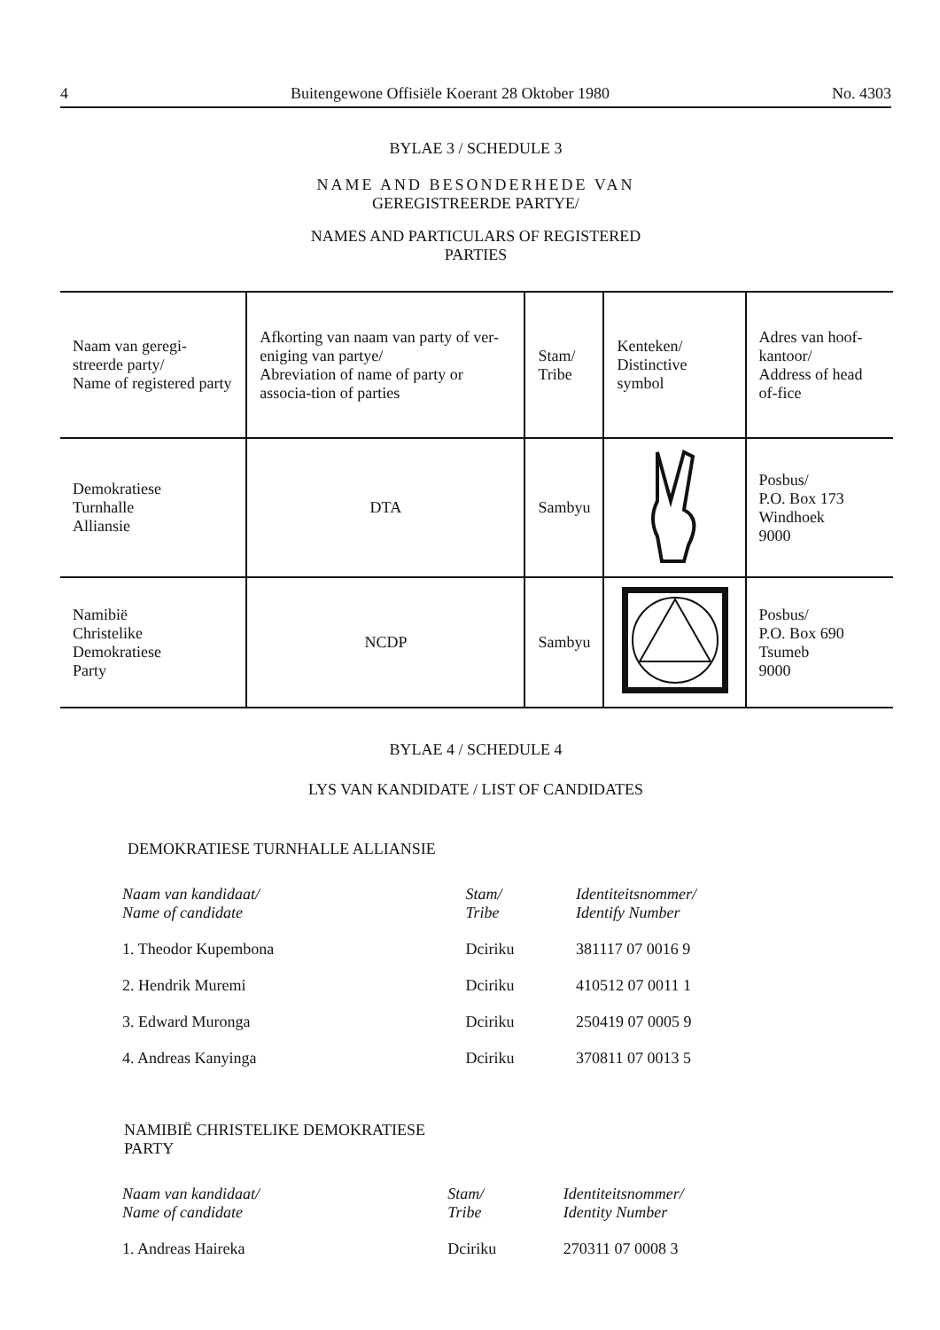4 Buitengewone Offisiële Koerant 28 Oktober 1980 No. 4303
BYLAE 3 / SCHEDULE 3
NAME AND BESONDERHEDE VAN
GEREGISTREERDE PARTYE/
NAMES AND PARTICULARS OF REGISTERED
PARTIES
| Naam van geregi-streerde party/ Name of registered party | Afkorting van naam van party of ver-eniging van partye/ Abreviation of name of party or associa-tion of parties | Stam/ Tribe | Kenteken/ Distinctive symbol | Adres van hoof-kantoor/ Address of head of-fice |
| Demokratiese Turnhalle Alliansie | DTA | Sambyu | | Posbus/ P.O. Box 173 Windhoek 9000 |
| Namibië Christelike Demokratiese Party | NCDP | Sambyu | | Posbus/ P.O. Box 690 Tsumeb 9000 |
BYLAE 4 / SCHEDULE 4
LYS VAN KANDIDATE / LIST OF CANDIDATES
DEMOKRATIESE TURNHALLE ALLIANSIE
| Naam van kandidaat/ Name of candidate | Stam/ Tribe | Identiteitsnommer/ Identify Number |
| --- | --- | --- |
| 1. Theodor Kupembona | Dciriku | 381117 07 0016 9 |
| 2. Hendrik Muremi | Dciriku | 410512 07 0011 1 |
| 3. Edward Muronga | Dciriku | 250419 07 0005 9 |
| 4. Andreas Kanyinga | Dciriku | 370811 07 0013 5 |
NAMIBIË CHRISTELIKE DEMOKRATIESE
PARTY
| Naam van kandidaat/ Name of candidate | Stam/ Tribe | Identiteitsnommer/ Identity Number |
| --- | --- | --- |
| 1. Andreas Haireka | Dciriku | 270311 07 0008 3 |